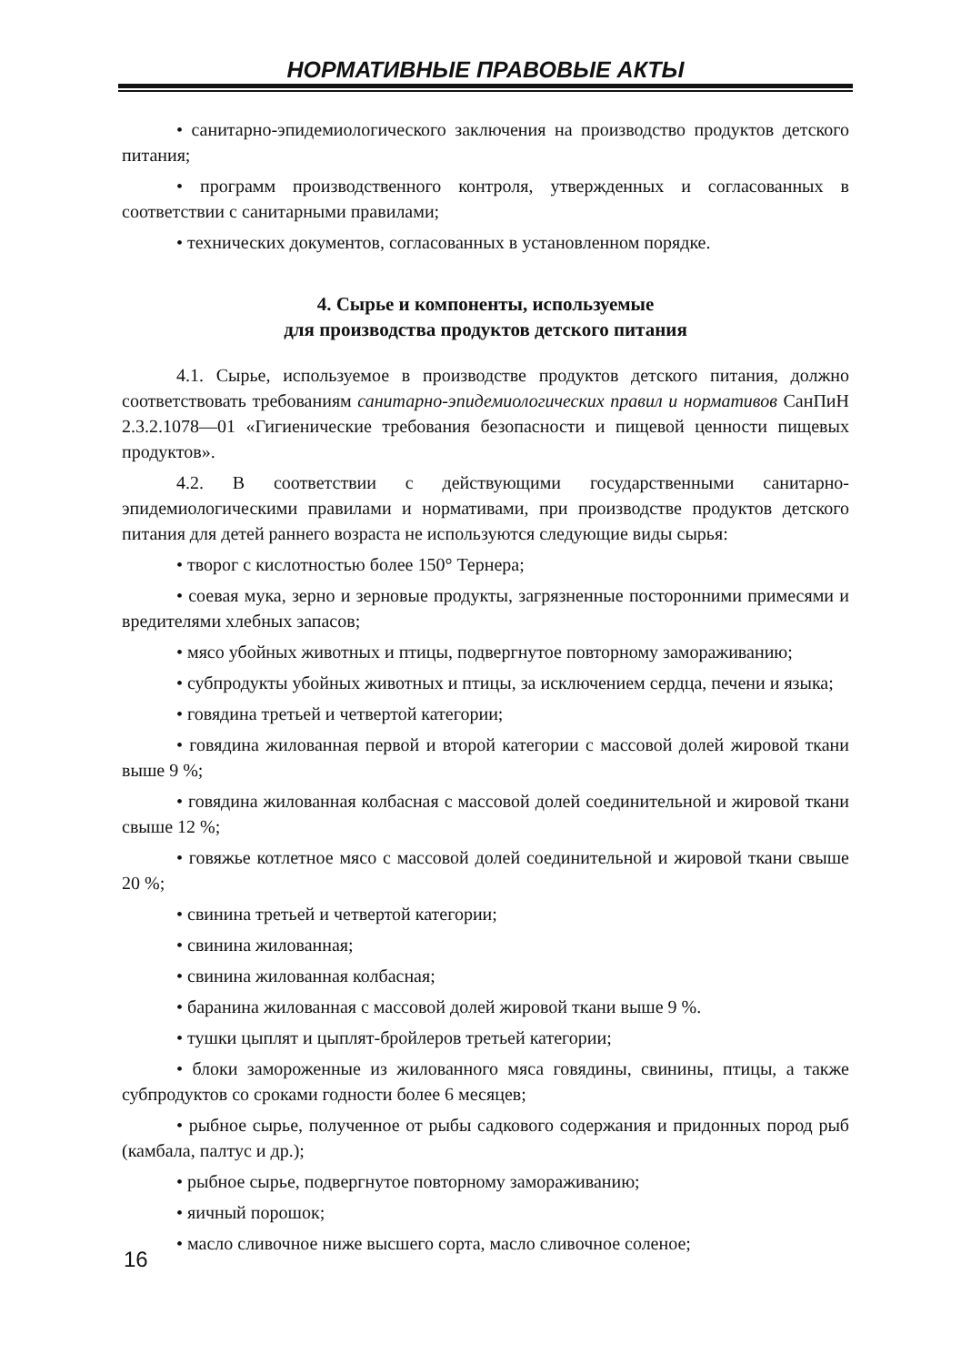НОРМАТИВНЫЕ ПРАВОВЫЕ АКТЫ
• санитарно-эпидемиологического заключения на производство продуктов детского питания;
• программ производственного контроля, утвержденных и согласованных в соответствии с санитарными правилами;
• технических документов, согласованных в установленном порядке.
4. Сырье и компоненты, используемые
для производства продуктов детского питания
4.1. Сырье, используемое в производстве продуктов детского питания, должно соответствовать требованиям санитарно-эпидемиологических правил и нормативов СанПиН 2.3.2.1078—01 «Гигиенические требования безопасности и пищевой ценности пищевых продуктов».
4.2. В соответствии с действующими государственными санитарно-эпидемиологическими правилами и нормативами, при производстве продуктов детского питания для детей раннего возраста не используются следующие виды сырья:
• творог с кислотностью более 150° Тернера;
• соевая мука, зерно и зерновые продукты, загрязненные посторонними примесями и вредителями хлебных запасов;
• мясо убойных животных и птицы, подвергнутое повторному замораживанию;
• субпродукты убойных животных и птицы, за исключением сердца, печени и языка;
• говядина третьей и четвертой категории;
• говядина жилованная первой и второй категории с массовой долей жировой ткани выше 9 %;
• говядина жилованная колбасная с массовой долей соединительной и жировой ткани свыше 12 %;
• говяжье котлетное мясо с массовой долей соединительной и жировой ткани свыше 20 %;
• свинина третьей и четвертой категории;
• свинина жилованная;
• свинина жилованная колбасная;
• баранина жилованная с массовой долей жировой ткани выше 9 %.
• тушки цыплят и цыплят-бройлеров третьей категории;
• блоки замороженные из жилованного мяса говядины, свинины, птицы, а также субпродуктов со сроками годности более 6 месяцев;
• рыбное сырье, полученное от рыбы садкового содержания и придонных пород рыб (камбала, палтус и др.);
• рыбное сырье, подвергнутое повторному замораживанию;
• яичный порошок;
• масло сливочное ниже высшего сорта, масло сливочное соленое;
16